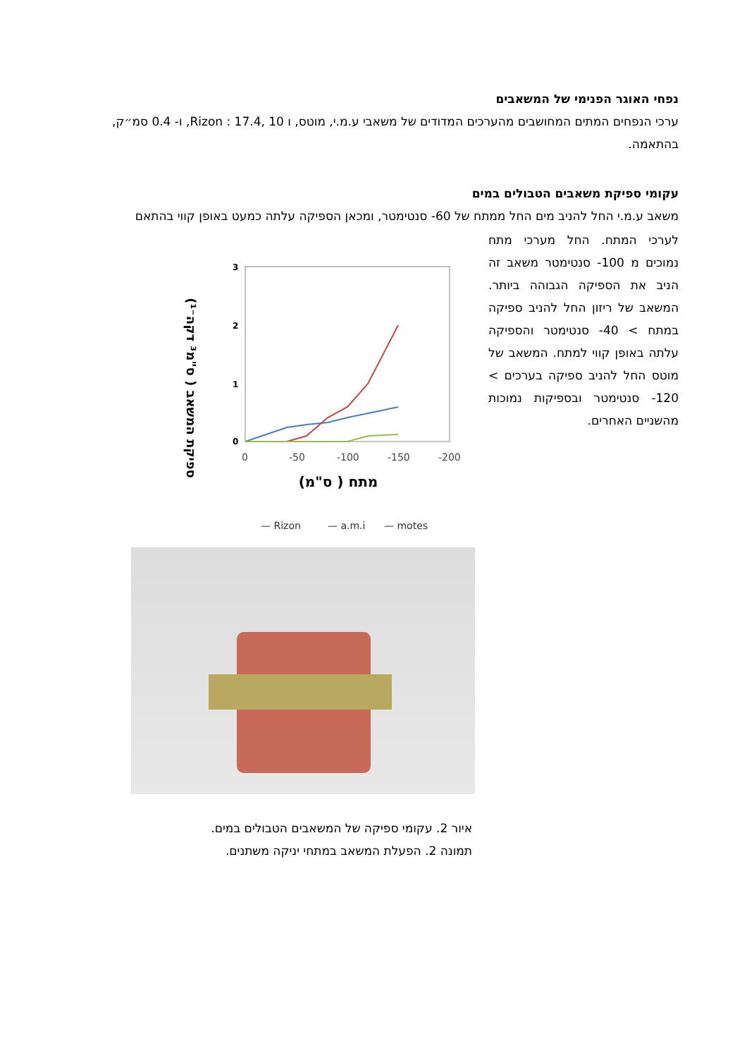נפחי האוגר הפנימי של המשאבים
ערכי הנפחים המתים המחושבים מהערכים המדודים של משאבי ע.מ.י, מוטס, ו Rizon : 17.4, 10, ו- 0.4 סמ״ק, בהתאמה.
עקומי ספיקת משאבים הטבולים במים
משאב ע.מ.י החל להניב מים החל ממתח של 60- סנטימטר, ומכאן הספיקה עלתה כמעט באופן קווי בהתאם
לערכי המתח. החל מערכי מתח נמוכים מ 100- סנטימטר משאב זה הניב את הספיקה הגבוהה ביותר. המשאב של ריזון החל להניב ספיקה במתח > 40- סנטימטר והספיקה עלתה באופן קווי למתח. המשאב של מוטס החל להניב ספיקה בערכים > 120- סנטימטר ובספיקות נמוכות מהשניים האחרים.
ספיקת המשאב ( ס"מ³ דקה⁻¹)
3
2
1
0
0
-50
-100
-150
-200
מתח ( ס"מ)
— Rizon
— a.m.i
— motes
איור 2. עקומי ספיקה של המשאבים הטבולים במים.
תמונה 2. הפעלת המשאב במתחי יניקה משתנים.